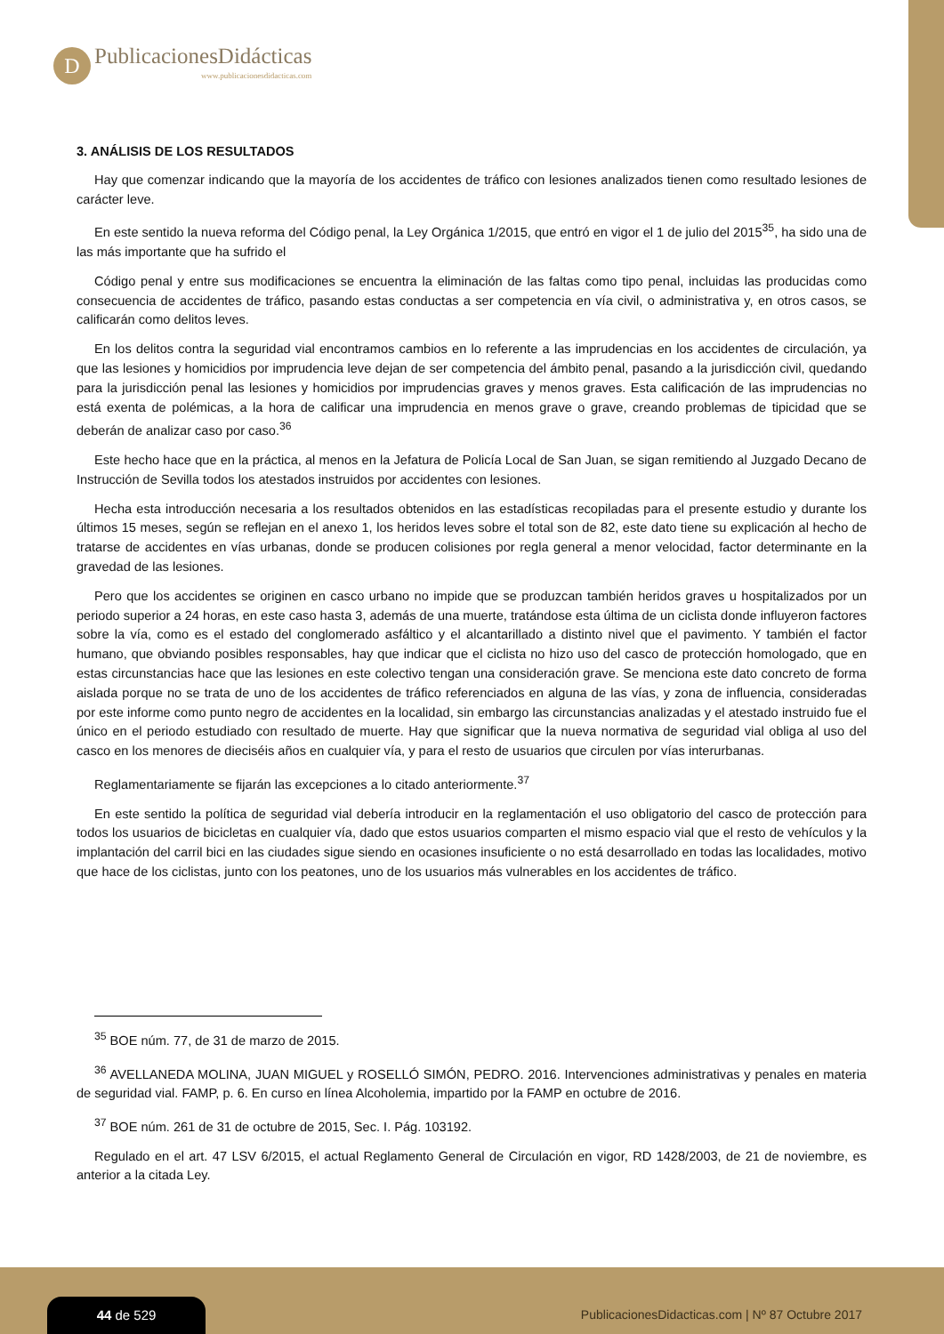D
PublicacionesDidácticas
www.publicacionesdidacticas.com
3. ANÁLISIS DE LOS RESULTADOS
Hay que comenzar indicando que la mayoría de los accidentes de tráfico con lesiones analizados tienen como resultado lesiones de carácter leve.
En este sentido la nueva reforma del Código penal, la Ley Orgánica 1/2015, que entró en vigor el 1 de julio del 2015<sup>35</sup>, ha sido una de las más importante que ha sufrido el
Código penal y entre sus modificaciones se encuentra la eliminación de las faltas como tipo penal, incluidas las producidas como consecuencia de accidentes de tráfico, pasando estas conductas a ser competencia en vía civil, o administrativa y, en otros casos, se calificarán como delitos leves.
En los delitos contra la seguridad vial encontramos cambios en lo referente a las imprudencias en los accidentes de circulación, ya que las lesiones y homicidios por imprudencia leve dejan de ser competencia del ámbito penal, pasando a la jurisdicción civil, quedando para la jurisdicción penal las lesiones y homicidios por imprudencias graves y menos graves. Esta calificación de las imprudencias no está exenta de polémicas, a la hora de calificar una imprudencia en menos grave o grave, creando problemas de tipicidad que se deberán de analizar caso por caso.<sup>36</sup>
Este hecho hace que en la práctica, al menos en la Jefatura de Policía Local de San Juan, se sigan remitiendo al Juzgado Decano de Instrucción de Sevilla todos los atestados instruidos por accidentes con lesiones.
Hecha esta introducción necesaria a los resultados obtenidos en las estadísticas recopiladas para el presente estudio y durante los últimos 15 meses, según se reflejan en el anexo 1, los heridos leves sobre el total son de 82, este dato tiene su explicación al hecho de tratarse de accidentes en vías urbanas, donde se producen colisiones por regla general a menor velocidad, factor determinante en la gravedad de las lesiones.
Pero que los accidentes se originen en casco urbano no impide que se produzcan también heridos graves u hospitalizados por un periodo superior a 24 horas, en este caso hasta 3, además de una muerte, tratándose esta última de un ciclista donde influyeron factores sobre la vía, como es el estado del conglomerado asfáltico y el alcantarillado a distinto nivel que el pavimento. Y también el factor humano, que obviando posibles responsables, hay que indicar que el ciclista no hizo uso del casco de protección homologado, que en estas circunstancias hace que las lesiones en este colectivo tengan una consideración grave. Se menciona este dato concreto de forma aislada porque no se trata de uno de los accidentes de tráfico referenciados en alguna de las vías, y zona de influencia, consideradas por este informe como punto negro de accidentes en la localidad, sin embargo las circunstancias analizadas y el atestado instruido fue el único en el periodo estudiado con resultado de muerte. Hay que significar que la nueva normativa de seguridad vial obliga al uso del casco en los menores de dieciséis años en cualquier vía, y para el resto de usuarios que circulen por vías interurbanas.
Reglamentariamente se fijarán las excepciones a lo citado anteriormente.<sup>37</sup>
En este sentido la política de seguridad vial debería introducir en la reglamentación el uso obligatorio del casco de protección para todos los usuarios de bicicletas en cualquier vía, dado que estos usuarios comparten el mismo espacio vial que el resto de vehículos y la implantación del carril bici en las ciudades sigue siendo en ocasiones insuficiente o no está desarrollado en todas las localidades, motivo que hace de los ciclistas, junto con los peatones, uno de los usuarios más vulnerables en los accidentes de tráfico.
<sup>35</sup> BOE núm. 77, de 31 de marzo de 2015.
<sup>36</sup> AVELLANEDA MOLINA, JUAN MIGUEL y ROSELLÓ SIMÓN, PEDRO. 2016. Intervenciones administrativas y penales en materia de seguridad vial. FAMP, p. 6. En curso en línea Alcoholemia, impartido por la FAMP en octubre de 2016.
<sup>37</sup> BOE núm. 261 de 31 de octubre de 2015, Sec. I. Pág. 103192.
Regulado en el art. 47 LSV 6/2015, el actual Reglamento General de Circulación en vigor, RD 1428/2003, de 21 de noviembre, es anterior a la citada Ley.
44 de 529
PublicacionesDidacticas.com | Nº 87 Octubre 2017